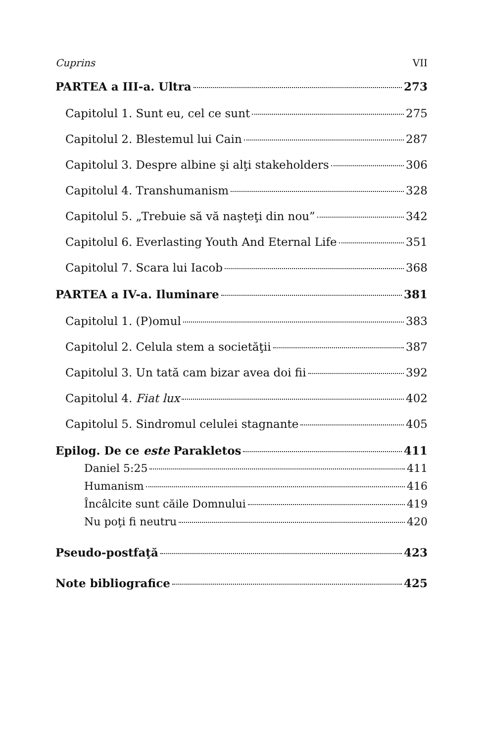Cuprins VII
PARTEA a III-a. Ultra 273
Capitolul 1. Sunt eu, cel ce sunt 275
Capitolul 2. Blestemul lui Cain 287
Capitolul 3. Despre albine şi alţi stakeholders 306
Capitolul 4. Transhumanism 328
Capitolul 5. „Trebuie să vă naşteţi din nou” 342
Capitolul 6. Everlasting Youth And Eternal Life 351
Capitolul 7. Scara lui Iacob 368
PARTEA a IV-a. Iluminare 381
Capitolul 1. (P)omul 383
Capitolul 2. Celula stem a societăţii 387
Capitolul 3. Un tată cam bizar avea doi fii 392
Capitolul 4. Fiat lux 402
Capitolul 5. Sindromul celulei stagnante 405
Epilog. De ce este Parakletos 411
Daniel 5:25 411
Humanism 416
Încâlcite sunt căile Domnului 419
Nu poţi fi neutru 420
Pseudo-postfaţă 423
Note bibliografice 425